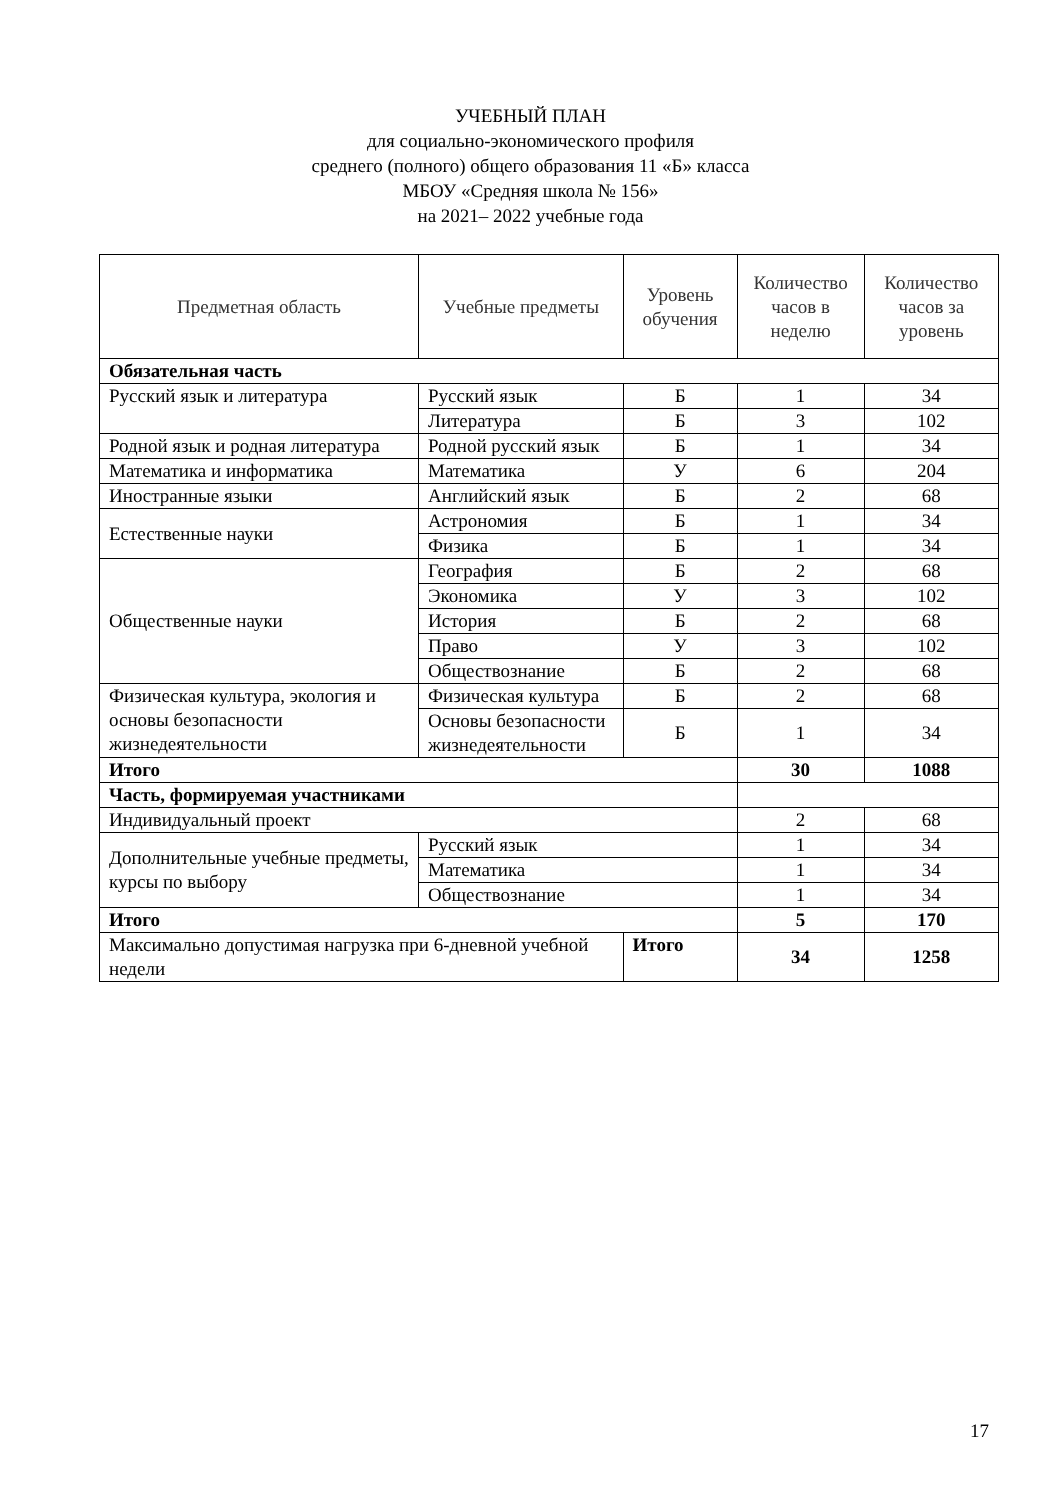УЧЕБНЫЙ ПЛАН
для социально-экономического профиля
среднего (полного) общего образования 11 «Б» класса
МБОУ «Средняя школа № 156»
на 2021– 2022 учебные года
| Предметная область | Учебные предметы | | Уровень обучения | Количество часов в неделю | Количество часов за уровень |
| --- | --- | --- | --- | --- | --- |
| Обязательная часть | | | | | |
| Русский язык и литература | Русский язык | | Б | 1 | 34 |
| | Литература | | Б | 3 | 102 |
| Родной язык и родная литература | Родной русский язык | | Б | 1 | 34 |
| Математика и информатика | Математика | | У | 6 | 204 |
| Иностранные языки | Английский язык | | Б | 2 | 68 |
| Естественные науки | Астрономия | | Б | 1 | 34 |
| | Физика | | Б | 1 | 34 |
| Общественные науки | География | | Б | 2 | 68 |
| | Экономика | | У | 3 | 102 |
| | История | | Б | 2 | 68 |
| | Право | | У | 3 | 102 |
| | Обществознание | | Б | 2 | 68 |
| Физическая культура, экология и основы безопасности жизнедеятельности | Физическая культура | | Б | 2 | 68 |
| | Основы безопасности жизнедеятельности | | Б | 1 | 34 |
| Итого | | | | 30 | 1088 |
| Часть, формируемая участниками | | | | | |
| Индивидуальный проект | | | | 2 | 68 |
| Дополнительные учебные предметы, курсы по выбору | Русский язык | | | 1 | 34 |
| | Математика | | | 1 | 34 |
| | Обществознание | | | 1 | 34 |
| Итого | | | | 5 | 170 |
| Максимально допустимая нагрузка при 6-дневной учебной недели | | Итого | | 34 | 1258 |
17